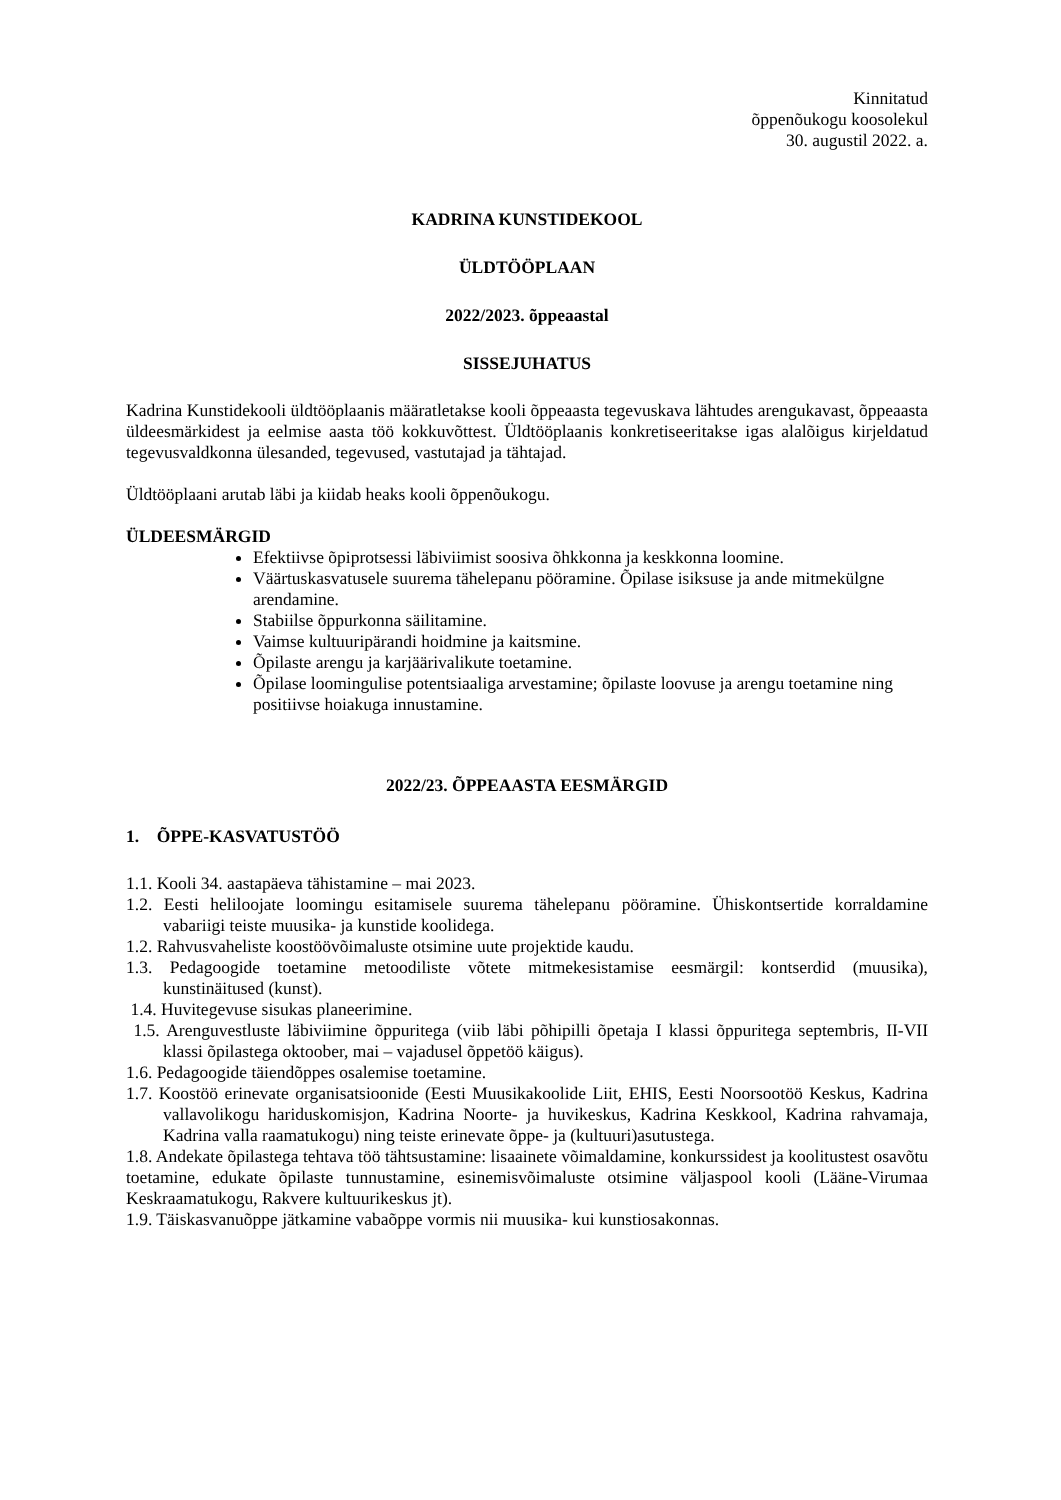Kinnitatud
õppenõukogu koosolekul
30. augustil 2022. a.
KADRINA KUNSTIDEKOOL
ÜLDTÖÖPLAAN
2022/2023. õppeaastal
SISSEJUHATUS
Kadrina Kunstidekooli üldtööplaanis määratletakse kooli õppeaasta tegevuskava lähtudes arengukavast, õppeaasta üldeesmärkidest ja eelmise aasta töö kokkuvõttest. Üldtööplaanis konkretiseeritakse igas alalõigus kirjeldatud tegevusvaldkonna ülesanded, tegevused, vastutajad ja tähtajad.
Üldtööplaani arutab läbi ja kiidab heaks kooli õppenõukogu.
ÜLDEESMÄRGID
Efektiivse õpiprotsessi läbiviimist soosiva õhkkonna ja keskkonna loomine.
Väärtuskasvatusele suurema tähelepanu pööramine. Õpilase isiksuse ja ande mitmekülgne arendamine.
Stabiilse õppurkonna säilitamine.
Vaimse kultuuripärandi hoidmine ja kaitsmine.
Õpilaste arengu ja karjäärivalikute toetamine.
Õpilase loomingulise potentsiaaliga arvestamine; õpilaste loovuse ja arengu toetamine ning positiivse hoiakuga innustamine.
2022/23. ÕPPEAASTA EESMÄRGID
1. ÕPPE-KASVATUSTÖÖ
1.1. Kooli 34. aastapäeva tähistamine – mai 2023.
1.2. Eesti heliloojate loomingu esitamisele suurema tähelepanu pööramine. Ühiskontsertide korraldamine vabariigi teiste muusika- ja kunstide koolidega.
1.2. Rahvusvaheliste koostöövõimaluste otsimine uute projektide kaudu.
1.3. Pedagoogide toetamine metoodiliste võtete mitmekesistamise eesmärgil: kontserdid (muusika), kunstinäitused (kunst).
1.4. Huvitegevuse sisukas planeerimine.
1.5. Arenguvestluste läbiviimine õppuritega (viib läbi põhipilli õpetaja I klassi õppuritega septembris, II-VII klassi õpilastega oktoober, mai – vajadusel õppetöö käigus).
1.6. Pedagoogide täiendõppes osalemise toetamine.
1.7. Koostöö erinevate organisatsioonide (Eesti Muusikakoolide Liit, EHIS, Eesti Noorsootöö Keskus, Kadrina vallavolikogu hariduskomisjon, Kadrina Noorte- ja huvikeskus, Kadrina Keskkool, Kadrina rahvamaja, Kadrina valla raamatukogu) ning teiste erinevate õppe- ja (kultuuri)asutustega.
1.8. Andekate õpilastega tehtava töö tähtsustamine: lisaainete võimaldamine, konkurssidest ja koolitustest osavõtu toetamine, edukate õpilaste tunnustamine, esinemisvõimaluste otsimine väljaspool kooli (Lääne-Virumaa Keskraamatukogu, Rakvere kultuurikeskus jt).
1.9. Täiskasvanuõppe jätkamine vabaõppe vormis nii muusika- kui kunstiosakonnas.